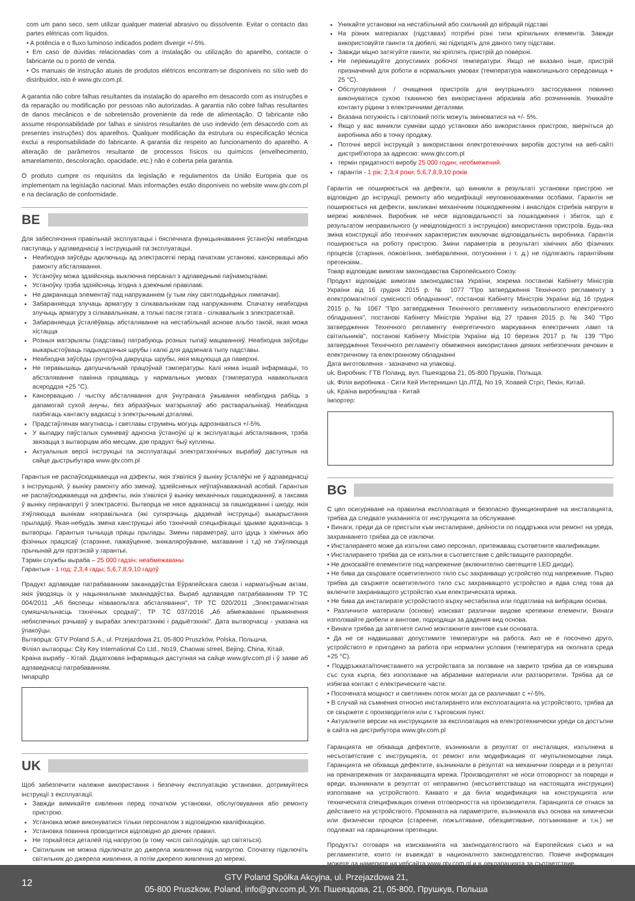com um pano seco, sem utilizar qualquer material abrasivo ou dissolvente. Evitar o contacto das partes elétricas com líquidos.
• A potência e o fluxo luminoso indicados podem divergir +/-5%.
• Em caso de dúvidas relacionadas com a instalação ou utilização do aparelho, contacte o fabricante ou o ponto de venda.
• Os manuais de instrução atuais de produtos elétricos encontram-se disponíveis no sítio web do distribuidor, isto é www.gtv.com.pl.
A garantia não cobre falhas resultantes da instalação do aparelho em desacordo com as instruções e da reparação ou modificação por pessoas não autorizadas. A garantia não cobre falhas resultantes de danos mecânicos e de sobretensão proveniente da rede de alimentação. O fabricante não assume responsabilidade por falhas e sinistros resultantes de uso indevido (em desacordo com as presentes instruções) dos aparelhos. Qualquer modificação da estrutura ou especificação técnica exclui a responsabilidade do fabricante. A garantia diz respeito ao funcionamento do aparelho. A alteração de parâmetros resultante de processos físicos ou químicos (envelhecimento, amarelamento, descoloração, opacidade, etc.) não é coberta pela garantia.
O produto cumpre os requisitos da legislação e regulamentos da União Europeia que os implementam na legislação nacional. Mais informações estão disponíveis no website www.gtv.com.pl e na declaração de conformidade.
BE
Для забеспячэння правільнай эксплуатацыі і бяспечнага функцыянавання ўстаноўкі неабходна паступаць у адпаведнасці з інструкцыяй па эксплуатацыі.
Неабходна заўсёды адключыць ад электрасеткі перад пачаткам установкі, кансервацыі або рамонту абсталявання.
Устаноўку можа здзяйсняць выключна персанал з адпаведнымі паўнамоцтвамі.
Устаноўку трэба здзяйсняць згодна з дзеючымі правіламі.
Не дакранацца элементаў пад напружаннем (у тым ліку святлодыёдных лямпачак).
Забараняецца злучаць арматуру з сілкавальнікам пад напружаннем. Спачатку неабходна злучыць арматуру з сілкавальнікам, а толькі пасля гэтага - сілкавальнік з электрасеткай.
Забараняецца ўсталёўваць абсталяванне на нестабільнай аснове альбо такой, якая можа хістацца
Розныя матэрыялы (падставы) патрабуюць розных тыпаў мацаванняў. Неабходна заўсёды выкарыстоўваць падыходзячыя шрубы і калкі для дадзенага тыпу падставы.
Неабходна заўсёды грунтоўна дакруціць шрубы, якія мацуюцца да паверхні.
Не перавышаць дапушчальнай працоўнай тэмпературы. Калі няма іншай інфармацыі, то абсталяванне павінна працаваць у нармальных умовах (тэмпература навакольнага асяроддзя +25 °C).
Кансервацыю / чыстку абсталявання для ўнутранага ўжывання неабходна рабіць з дапамогай сухой анучы, без абразіўных матэрыялаў або растваральнікаў. Неабходна пазбягаць кантакту вадкасці з электрычнымі дэталямі.
Прадстаўленая магутнасць і светлавы струмень могуць адрозніваться +/-5%.
У выпадку паўсталых сумневаў адносна ўстаноўкі ці ж эксплуатацыі абсталявання, трэба звязацца з вытворцам або месцам, дзе прадукт быў куплены.
Актуальныя версіі інструкцыі па эксплуатацыі электратэхнічных вырабаў даступныя на сайце дыстрыбутара www.gtv.com.pl
Гарантыя не распаўсюджваецца на дэфекты, якія з'явіліся ў выніку ўсталёўкі не ў адпаведнасці з інструкцыяй, ў выніку рамонту або зменаў, здзейсненых неўпаўнаважанай асобай. Гарантыя не распаўсюджваецца на дэфекты, якія з'явіліся ў выніку механічных пашкоджанняў, а таксама ў выніку перанапругі ў электрасеткі. Вытворца не нясе адказнасці за пашкоджанні і шкоду, якія з'яўляюцца вынікам няправільнага (які супярэчыць дадзенай інструкцыі) выкарыстання прыладаў. Якая-небудзь змена канструкцыі або тэхнічнай спецыфікацыі здымае адказнасць з вытворцы. Гарантыя тычыцца працы прылады. Змены параметраў, што ідуць з хімічных або фізічных працэсаў (старэнне, пажаўценне, знякаляроўванне, матаванне і т.д) не з'яўляюцца прычынай для прэтэнзій у гарантыі.
Тэрмін службы выраба – 25 000 гадзін; неабмежаваны
Гарантыя - 1 год; 2,3,4 гады; 5,6,7,8,9,10 гадоў
Прадукт адпавядае патрабаванням заканадаўства Еўрапейскага саюза і нарматыўным актам, якія ўводзяць іх у нацыянальнае заканадаўства. Выраб адпавядае патрабаванням ТР ТС 004/2011 „Аб бяспецы нізвавольтага абсталявання", ТР ТС 020/2011 „Электрамагнітная сумяшчальнасць тэхнічных сродкаў", ТР ТС 037/2016 „Аб абмежаванні прымянення небяспечных рэчываў у вырабах электратэхнікі і радыётэхнікі". Дата вытворчасці - указана на ўпакоўцы.
Вытворца: GTV Poland S.A., ul. Przejazdowa 21, 05-800 Pruszków, Polska, Польшча.
Філіял вытворцы: City Key International Co Ltd., No19, Chaowai street, Bejing, China, Кітай.
Краіна вырабу - Кітай. Дадатковая інфармацыя даступная на сайце www.gtv.com.pl і ў заяве аб адпаведнасці патрабаванням.
Імпарцёр
UK
Щоб забезпечити належне використання і безпечну експлуатацію установки, дотримуйтеся інструкції з експлуатації.
Завжди вимикайте єивлення перед початком установки, обслуговування або ремонту пристрою.
Установка може виконуватися тільки персоналом з відповідною кваліфікацією.
Установка повинна проводитися відповідно до діючих правил.
Не торкайтеся деталей під напругою (в тому числі світлодіодів, що світяться).
Світильник не можна підключати до джерела живлення під напругою. Спочатку підключіть світильник до джерела живлення, а потім джерело живлення до мережі.
Уникайте установки на нестабільний або схильний до вібрацій підставі
На різних матеріалах (підставах) потрібні різні типи кріпильних елементів. Завжди використовуйте гвинти та дюбелі, які підходять для даного типу підстави.
Завжди міцно затягуйте гвинти, які кріплять пристрій до поверхні.
Не перевищуйте допустимих робочої температури. Якщо не вказано інше, пристрій призначений для роботи в нормальних умовах (температура навколишнього середовища + 25 °C).
Обслуговування / очищення пристроїв для внутрішнього застосування повинно виконуватися сухою тканиною без використання абразивів або розчинників. Уникайте контакту рідини з електричними деталями.
Вказана потужність і світловий потік можуть змінюватися на +/- 5%.
Якщо у вас виникли сумніви щодо установки або використання пристрою, зверніться до виробника або в точку продажу.
Поточні версії інструкцій з використання електротехнічних виробів доступні на веб-сайті дистриб'ютора за адресою: www.gtv.com.pl
термін придатності виробу 25 000 годин; необмежений.
гарантія - 1 рік; 2,3,4 роки; 5,6,7,8,9,10 років
Гарантія не поширюється на дефекти, що виникли в результаті установки пристрою не відповідно до інструкції, ремонту або модифікації неуповноваженими особами. Гарантія не поширюється на дефекти, викликані механічним пошкодженням і внаслідок стрибків напруги в мережі живлення. Виробник не несе відповідальності за пошкодження і збиток, що є результатом неправильного (у невідповідності з інструкцією) використання пристроїв. Будь-яка зміна конструкції або технічних характеристик виключає відповідальність виробника. Гарантія поширюється на роботу пристрою. Зміни параметрів в результаті хімічних або фізичних процесів (старіння, пожовтіння, знебарвлення, потускніння і т. д.) не підлягають гарантійним претензіям..
Товар відповідає вимогам законодавства Європейського Союзу.
Продукт відповідає вимогам законодавства України, зокрема постанові Кабінету Міністрів України від 16 грудня 2015 р. № 1077 "Про затвердження Технічного регламенту з електромагнітної сумісності обладнання", постанові Кабінету Міністрів України від 16 грудня 2015 р. № 1067 "Про затвердження Технічного регламенту низьковольтного електричного обладнання", постанові Кабінету Міністрів України від 27 травня 2015 р. № 340 "Про затвердження Технічного регламенту енергетичного маркування електричних ламп та світильників", постанові Кабінету Міністрів України від 10 березня 2017 р. № 139 "Про затвердження Технічного регламенту обмеження використання деяких небезпечних речовин в електричному та електронному обладнанні
Дата виготовлення - зазначено на упаковці.
uk. Виробник: ГТВ Поланд, вул. Пшеяздова 21, 05-800 Прушків, Польща.
uk. Філія виробника - Сити Кей Интернишнл Цо.ЛТД, No 19, Хоавей Стріт, Пекін, Китай.
uk. Країна виробництва - Китай
Імпортер:
BG
С цел осигуряване на правилна експлоатация и безопасно функциониране на инсталацията, трябва да следвате указанията от инструкцията за обслужване.
• Винаги, преди да се пристъпи към инсталиране, дейности по поддръжка или ремонт на уреда, захранването трябва да се изключи.
• Инсталирането може да изпълни само персонал, притежаващ съответните квалификации.
• Инсталирането трябва да се изпълни в съответствие с действащите разпоредби.
• Не докосвайте елементите под напрежение (включително светещите LED диоди).
• Не бива да свързвате осветителното тяло със захранващо устройство под напрежение. Първо трябва да свържете осветителното тяло със захранващото устройство и едва след това да включите захранващото устройство към електрическата мрежа.
• Не бива да инсталирате устройството върху нестабилна или податлива на вибрации основа.
• Различните материали (основи) изискват различни видове крепежни елементи. Винаги използвайте дюбели и винтове, подходящи за дадения вид основа.
• Винаги трябва да затегнете силно монтажните винтове към основата.
• Да не се надвишават допустимите температури на работа. Ако не е посочено друго, устройството е пригодено за работа при нормални условия (температура на околната среда +25 °C).
• Поддръжката/почистването на устройствата за ползване на закрито трябва да се извършва със суха кърпа, без използване на абразивни материали или разтворители. Трябва да се избягва контакт с електрическите части.
• Посочената мощност и светлинен поток могат да се различават с +/-5%.
• В случай на съмнения относно инсталирането или експлоатацията на устройството, трябва да се свържете с производителя или с търговския пункт.
• Актуалните версии на инструкциите за експлоатация на електротехнически уреди са достъпни в сайта на дистрибутора www.gtv.com.pl
Гаранцията не обхваща дефектите, възникнали в резултат от инсталация, изпълнена в несъответствие с инструкцията, от ремонт или модификация от неупълномощени лица. Гаранцията не обхваща дефектите, възникнали в резултат на механични повреди и в резултат на пренапрежения от захранващата мрежа. Производителят не носи отговорност за повреди и вреди, възникнали в резултат от неправилно (несъответстващо на настоящата инструкция) използване на устройството. Каквато и да била модификация на конструкцията или техническата спецификация отменя отговорността на производителя. Гаранцията се отнася за действието на устройството. Промяната на параметрите, възникнала въз основа на химически или физически процеси (стареене, пожълтяване, обезцветяване, потъмняване и т.н.) не подлежат на гаранционни претенции.
Продуктът отговаря на изискванията на законодателството на Европейския съюз и на регламентите, които ги въвеждат в националното законодателство. Повече информация можете да намерите на уебсайта www.gtv.com.pl и в декларацията за съответствие.
12
GTV Poland Spółka Akcyjna, ul. Przejazdowa 21,
05-800 Pruszkow, Poland, info@gtv.com.pl, Ул. Пшеяздова, 21, 05-800, Прушкув, Польша